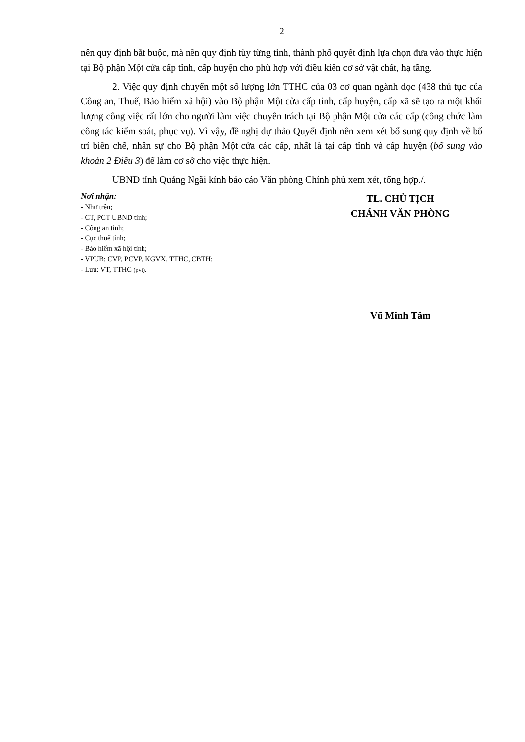2
nên quy định bắt buộc, mà nên quy định tùy từng tỉnh, thành phố quyết định lựa chọn đưa vào thực hiện tại Bộ phận Một cửa cấp tỉnh, cấp huyện cho phù hợp với điều kiện cơ sở vật chất, hạ tầng.
2. Việc quy định chuyển một số lượng lớn TTHC của 03 cơ quan ngành dọc (438 thủ tục của Công an, Thuế, Bảo hiểm xã hội) vào Bộ phận Một cửa cấp tỉnh, cấp huyện, cấp xã sẽ tạo ra một khối lượng công việc rất lớn cho người làm việc chuyên trách tại Bộ phận Một cửa các cấp (công chức làm công tác kiểm soát, phục vụ). Vì vậy, đề nghị dự thảo Quyết định nên xem xét bổ sung quy định về bố trí biên chế, nhân sự cho Bộ phận Một cửa các cấp, nhất là tại cấp tỉnh và cấp huyện (bổ sung vào khoản 2 Điều 3) để làm cơ sở cho việc thực hiện.
UBND tỉnh Quảng Ngãi kính báo cáo Văn phòng Chính phủ xem xét, tổng hợp./.
Nơi nhận:
- Như trên;
- CT, PCT UBND tỉnh;
- Công an tỉnh;
- Cục thuế tỉnh;
- Bảo hiểm xã hội tỉnh;
- VPUB: CVP, PCVP, KGVX, TTHC, CBTH;
- Lưu: VT, TTHC (pvt).
TL. CHỦ TỊCH
CHÁNH VĂN PHÒNG
Vũ Minh Tâm